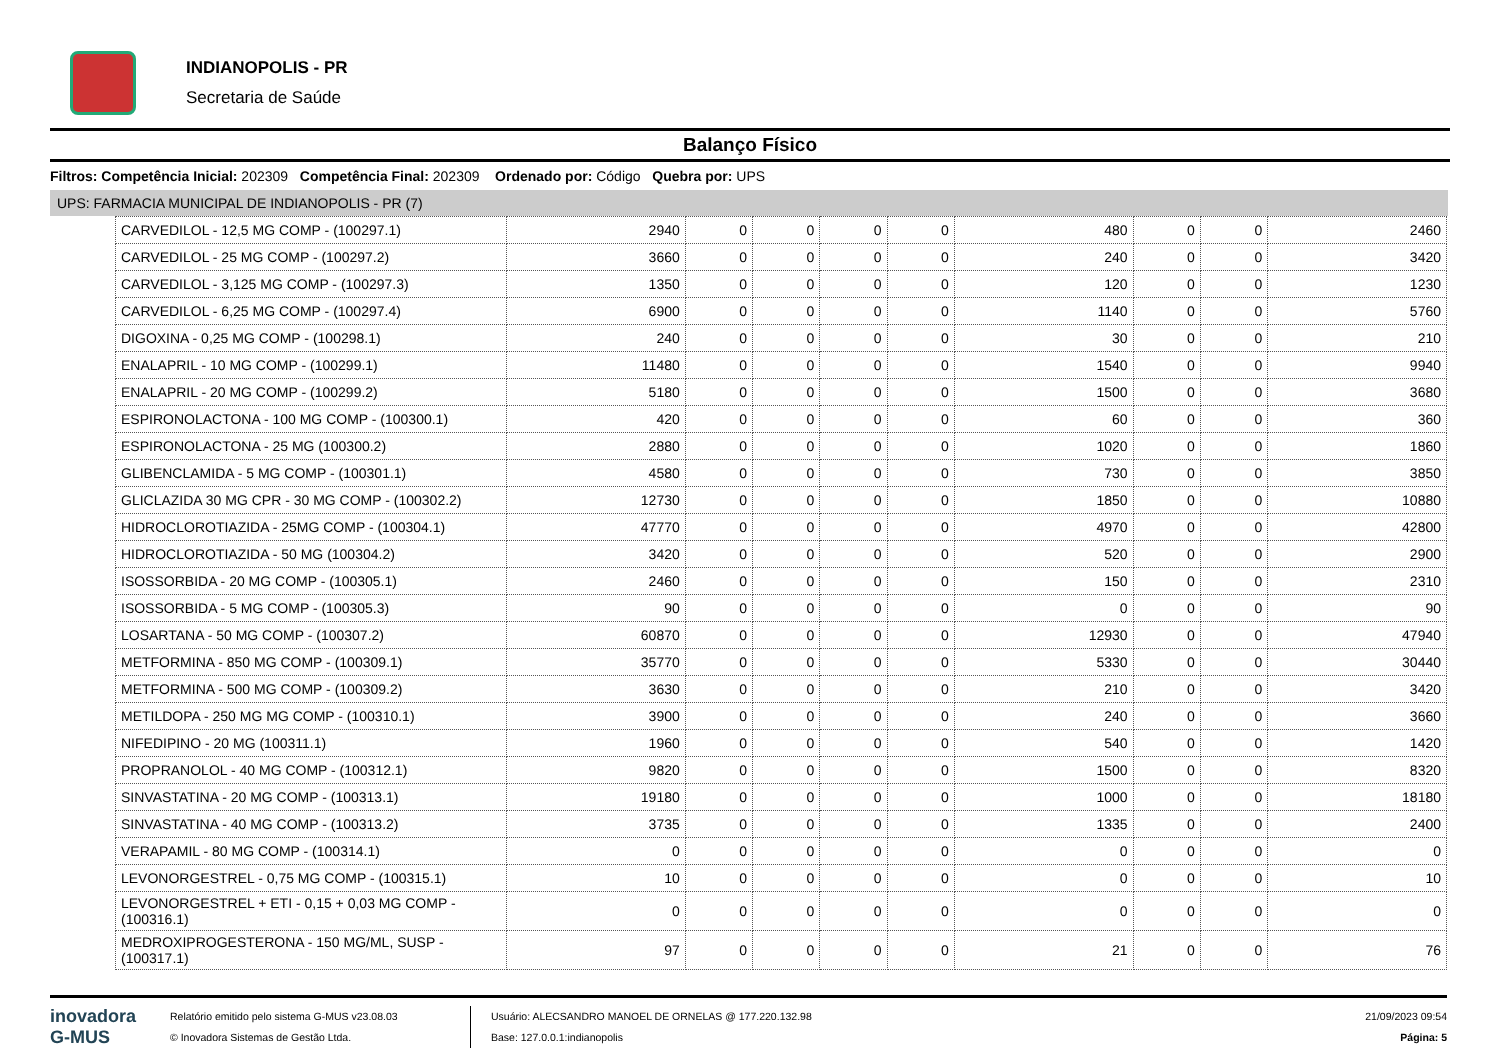INDIANOPOLIS - PR
Secretaria de Saúde
Balanço Físico
Filtros: Competência Inicial: 202309 Competência Final: 202309 Ordenado por: Código Quebra por: UPS
UPS: FARMACIA MUNICIPAL DE INDIANOPOLIS - PR (7)
| CARVEDILOL - 12,5 MG COMP - (100297.1) | 2940 | 0 | 0 | 0 | 0 | 480 | 0 | 0 | 2460 |
| CARVEDILOL - 25 MG COMP - (100297.2) | 3660 | 0 | 0 | 0 | 0 | 240 | 0 | 0 | 3420 |
| CARVEDILOL - 3,125 MG COMP - (100297.3) | 1350 | 0 | 0 | 0 | 0 | 120 | 0 | 0 | 1230 |
| CARVEDILOL - 6,25 MG COMP - (100297.4) | 6900 | 0 | 0 | 0 | 0 | 1140 | 0 | 0 | 5760 |
| DIGOXINA - 0,25 MG COMP - (100298.1) | 240 | 0 | 0 | 0 | 0 | 30 | 0 | 0 | 210 |
| ENALAPRIL - 10 MG COMP - (100299.1) | 11480 | 0 | 0 | 0 | 0 | 1540 | 0 | 0 | 9940 |
| ENALAPRIL - 20 MG COMP - (100299.2) | 5180 | 0 | 0 | 0 | 0 | 1500 | 0 | 0 | 3680 |
| ESPIRONOLACTONA - 100 MG COMP - (100300.1) | 420 | 0 | 0 | 0 | 0 | 60 | 0 | 0 | 360 |
| ESPIRONOLACTONA - 25 MG (100300.2) | 2880 | 0 | 0 | 0 | 0 | 1020 | 0 | 0 | 1860 |
| GLIBENCLAMIDA - 5 MG COMP - (100301.1) | 4580 | 0 | 0 | 0 | 0 | 730 | 0 | 0 | 3850 |
| GLICLAZIDA 30 MG CPR - 30 MG COMP - (100302.2) | 12730 | 0 | 0 | 0 | 0 | 1850 | 0 | 0 | 10880 |
| HIDROCLOROTIAZIDA - 25MG COMP - (100304.1) | 47770 | 0 | 0 | 0 | 0 | 4970 | 0 | 0 | 42800 |
| HIDROCLOROTIAZIDA - 50 MG (100304.2) | 3420 | 0 | 0 | 0 | 0 | 520 | 0 | 0 | 2900 |
| ISOSSORBIDA - 20 MG COMP - (100305.1) | 2460 | 0 | 0 | 0 | 0 | 150 | 0 | 0 | 2310 |
| ISOSSORBIDA - 5 MG COMP - (100305.3) | 90 | 0 | 0 | 0 | 0 | 0 | 0 | 0 | 90 |
| LOSARTANA - 50 MG COMP - (100307.2) | 60870 | 0 | 0 | 0 | 0 | 12930 | 0 | 0 | 47940 |
| METFORMINA - 850 MG COMP - (100309.1) | 35770 | 0 | 0 | 0 | 0 | 5330 | 0 | 0 | 30440 |
| METFORMINA - 500 MG COMP - (100309.2) | 3630 | 0 | 0 | 0 | 0 | 210 | 0 | 0 | 3420 |
| METILDOPA - 250 MG MG COMP - (100310.1) | 3900 | 0 | 0 | 0 | 0 | 240 | 0 | 0 | 3660 |
| NIFEDIPINO - 20 MG (100311.1) | 1960 | 0 | 0 | 0 | 0 | 540 | 0 | 0 | 1420 |
| PROPRANOLOL - 40 MG COMP - (100312.1) | 9820 | 0 | 0 | 0 | 0 | 1500 | 0 | 0 | 8320 |
| SINVASTATINA - 20 MG COMP - (100313.1) | 19180 | 0 | 0 | 0 | 0 | 1000 | 0 | 0 | 18180 |
| SINVASTATINA - 40 MG COMP - (100313.2) | 3735 | 0 | 0 | 0 | 0 | 1335 | 0 | 0 | 2400 |
| VERAPAMIL - 80 MG COMP - (100314.1) | 0 | 0 | 0 | 0 | 0 | 0 | 0 | 0 | 0 |
| LEVONORGESTREL - 0,75 MG COMP - (100315.1) | 10 | 0 | 0 | 0 | 0 | 0 | 0 | 0 | 10 |
| LEVONORGESTREL + ETI - 0,15 + 0,03 MG COMP - (100316.1) | 0 | 0 | 0 | 0 | 0 | 0 | 0 | 0 | 0 |
| MEDROXIPROGESTERONA - 150 MG/ML, SUSP - (100317.1) | 97 | 0 | 0 | 0 | 0 | 21 | 0 | 0 | 76 |
inovadora
G-MUS
Relatório emitido pelo sistema G-MUS v23.08.03
© Inovadora Sistemas de Gestão Ltda.
Usuário: ALECSANDRO MANOEL DE ORNELAS @ 177.220.132.98
Base: 127.0.0.1:indianopolis
21/09/2023 09:54
Página: 5